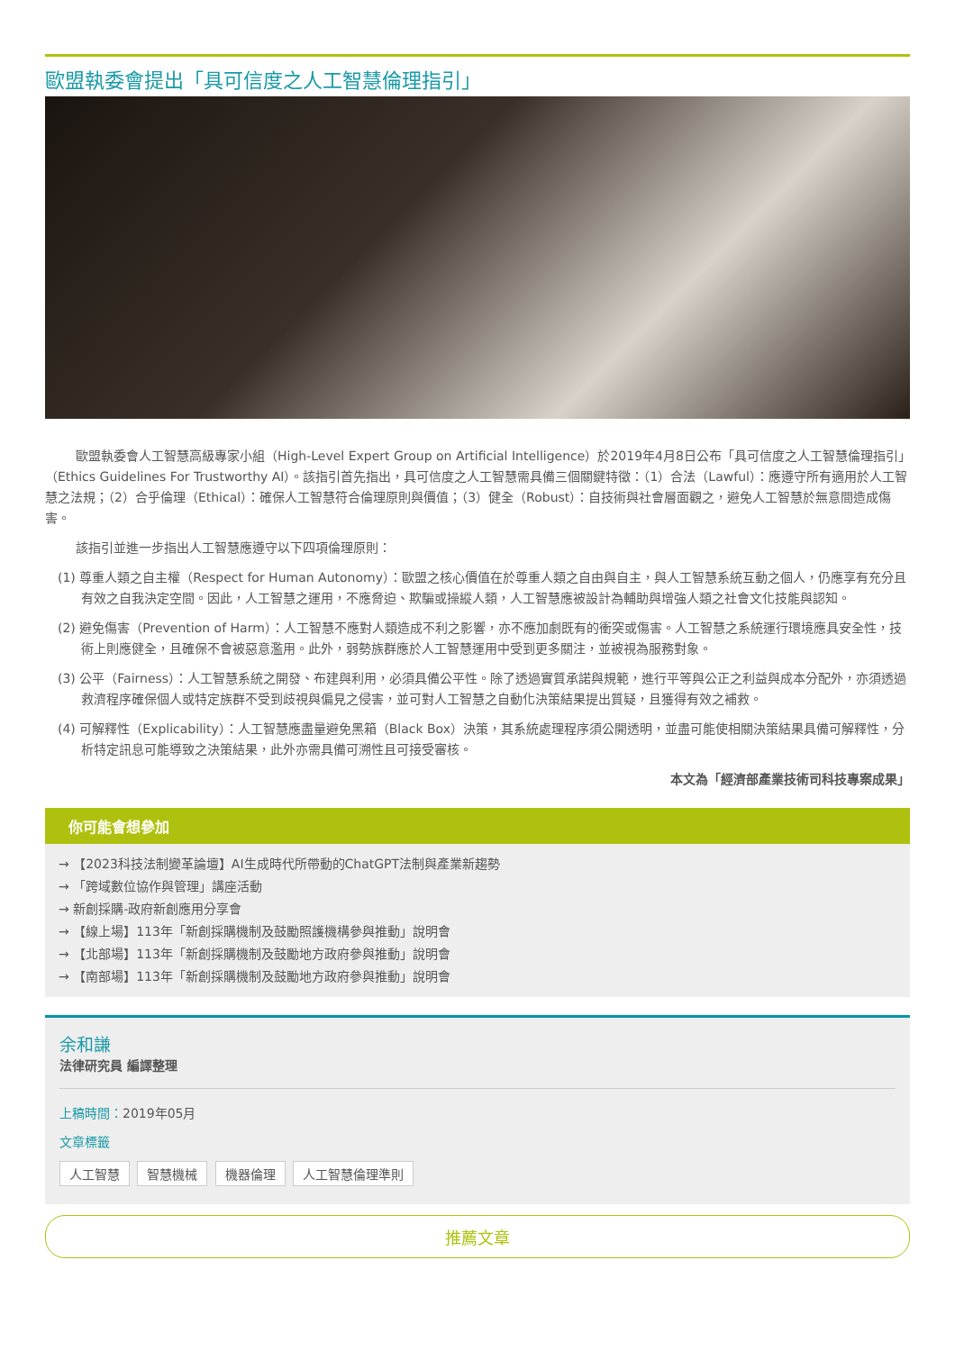歐盟執委會提出「具可信度之人工智慧倫理指引」
歐盟執委會人工智慧高級專家小組（High-Level Expert Group on Artificial Intelligence）於2019年4月8日公布「具可信度之人工智慧倫理指引」（Ethics Guidelines For Trustworthy AI）。該指引首先指出，具可信度之人工智慧需具備三個關鍵特徵：（1）合法（Lawful）：應遵守所有適用於人工智慧之法規；（2）合乎倫理（Ethical）：確保人工智慧符合倫理原則與價值；（3）健全（Robust）：自技術與社會層面觀之，避免人工智慧於無意間造成傷害。
該指引並進一步指出人工智慧應遵守以下四項倫理原則：
(1) 尊重人類之自主權（Respect for Human Autonomy）：歐盟之核心價值在於尊重人類之自由與自主，與人工智慧系統互動之個人，仍應享有充分且有效之自我決定空間。因此，人工智慧之運用，不應脅迫、欺騙或操縱人類，人工智慧應被設計為輔助與增強人類之社會文化技能與認知。
(2) 避免傷害（Prevention of Harm）：人工智慧不應對人類造成不利之影響，亦不應加劇既有的衝突或傷害。人工智慧之系統運行環境應具安全性，技術上則應健全，且確保不會被惡意濫用。此外，弱勢族群應於人工智慧運用中受到更多關注，並被視為服務對象。
(3) 公平（Fairness）：人工智慧系統之開發、布建與利用，必須具備公平性。除了透過實質承諾與規範，進行平等與公正之利益與成本分配外，亦須透過救濟程序確保個人或特定族群不受到歧視與偏見之侵害，並可對人工智慧之自動化決策結果提出質疑，且獲得有效之補救。
(4) 可解釋性（Explicability）：人工智慧應盡量避免黑箱（Black Box）決策，其系統處理程序須公開透明，並盡可能使相關決策結果具備可解釋性，分析特定訊息可能導致之決策結果，此外亦需具備可溯性且可接受審核。
本文為「經濟部產業技術司科技專案成果」
你可能會想參加
→ 【2023科技法制變革論壇】AI生成時代所帶動的ChatGPT法制與產業新趨勢
→ 「跨域數位協作與管理」講座活動
→ 新創採購-政府新創應用分享會
→ 【線上場】113年「新創採購機制及鼓勵照護機構參與推動」說明會
→ 【北部場】113年「新創採購機制及鼓勵地方政府參與推動」說明會
→ 【南部場】113年「新創採購機制及鼓勵地方政府參與推動」說明會
余和謙
法律研究員 編譯整理
上稿時間：2019年05月
文章標籤
人工智慧 智慧機械 機器倫理 人工智慧倫理準則
推薦文章